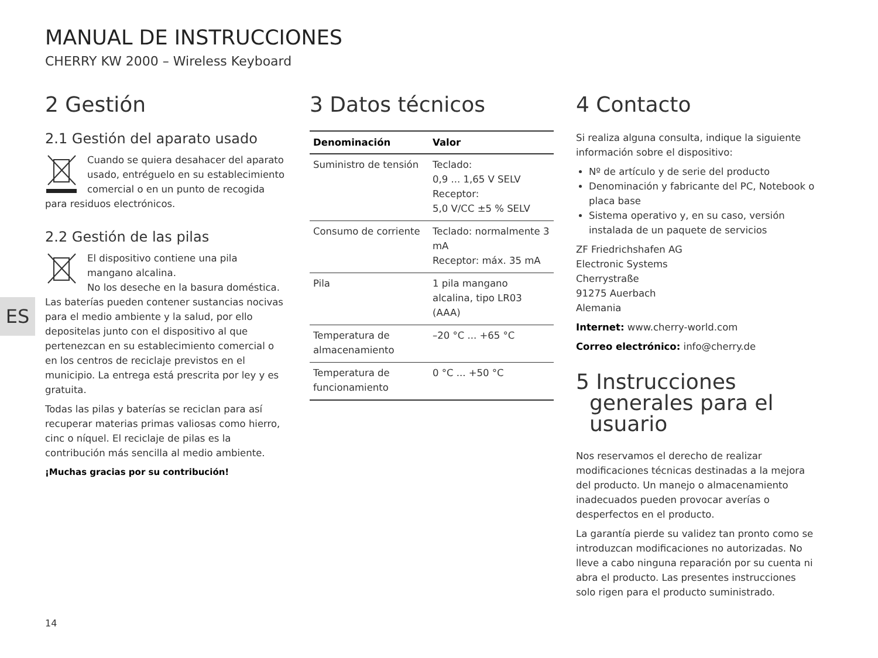MANUAL DE INSTRUCCIONES
CHERRY KW 2000 – Wireless Keyboard
ES
2 Gestión
2.1 Gestión del aparato usado
Cuando se quiera desahacer del aparato usado, entréguelo en su establecimiento comercial o en un punto de recogida para residuos electrónicos.
2.2 Gestión de las pilas
El dispositivo contiene una pila mangano alcalina.
No los deseche en la basura doméstica. Las baterías pueden contener sustancias nocivas para el medio ambiente y la salud, por ello depositelas junto con el dispositivo al que pertenezcan en su establecimiento comercial o en los centros de reciclaje previstos en el municipio. La entrega está prescrita por ley y es gratuita.
Todas las pilas y baterías se reciclan para así recuperar materias primas valiosas como hierro, cinc o níquel. El reciclaje de pilas es la contribución más sencilla al medio ambiente.
¡Muchas gracias por su contribución!
3 Datos técnicos
| Denominación | Valor |
| --- | --- |
| Suministro de tensión | Teclado: 0,9 ... 1,65 V SELV Receptor: 5,0 V/CC ±5 % SELV |
| Consumo de corriente | Teclado: normalmente 3 mA Receptor: máx. 35 mA |
| Pila | 1 pila mangano alcalina, tipo LR03 (AAA) |
| Temperatura de almacenamiento | –20 °C ... +65 °C |
| Temperatura de funcionamiento | 0 °C ... +50 °C |
4 Contacto
Si realiza alguna consulta, indique la siguiente información sobre el dispositivo:
Nº de artículo y de serie del producto
Denominación y fabricante del PC, Notebook o placa base
Sistema operativo y, en su caso, versión instalada de un paquete de servicios
ZF Friedrichshafen AG
Electronic Systems
Cherrystraße
91275 Auerbach
Alemania
Internet: www.cherry-world.com
Correo electrónico: info@cherry.de
5 Instrucciones
generales para el
usuario
Nos reservamos el derecho de realizar modificaciones técnicas destinadas a la mejora del producto. Un manejo o almacenamiento inadecuados pueden provocar averías o desperfectos en el producto.
La garantía pierde su validez tan pronto como se introduzcan modificaciones no autorizadas. No lleve a cabo ninguna reparación por su cuenta ni abra el producto. Las presentes instrucciones solo rigen para el producto suministrado.
14